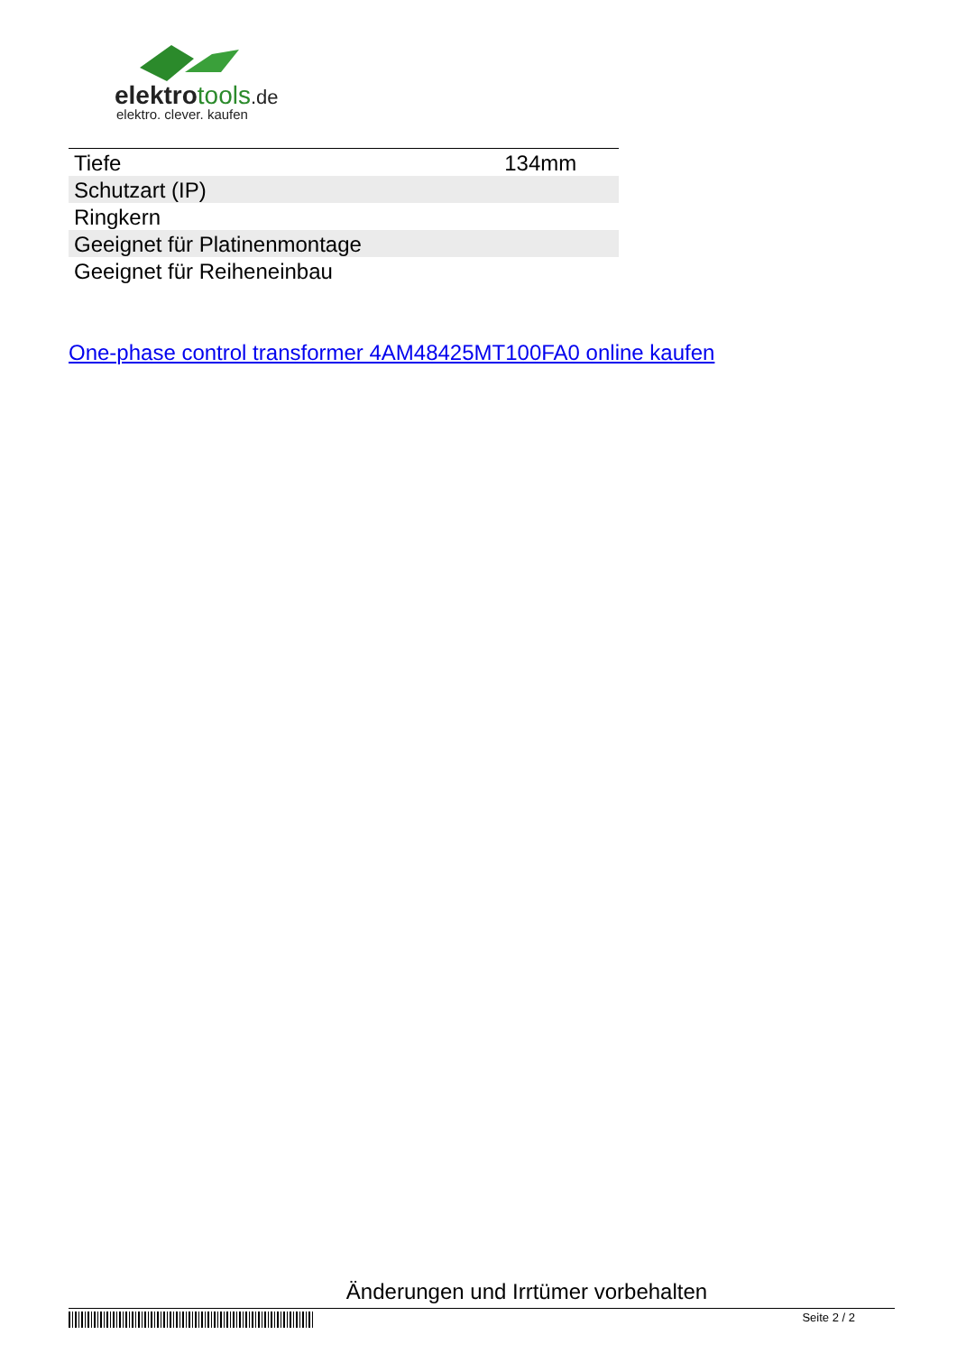elektrotools.de
elektro. clever. kaufen
| Tiefe | 134mm |
| Schutzart (IP) | |
| Ringkern | |
| Geeignet für Platinenmontage | |
| Geeignet für Reiheneinbau | |
One-phase control transformer 4AM48425MT100FA0 online kaufen
Änderungen und Irrtümer vorbehalten
Seite 2 / 2